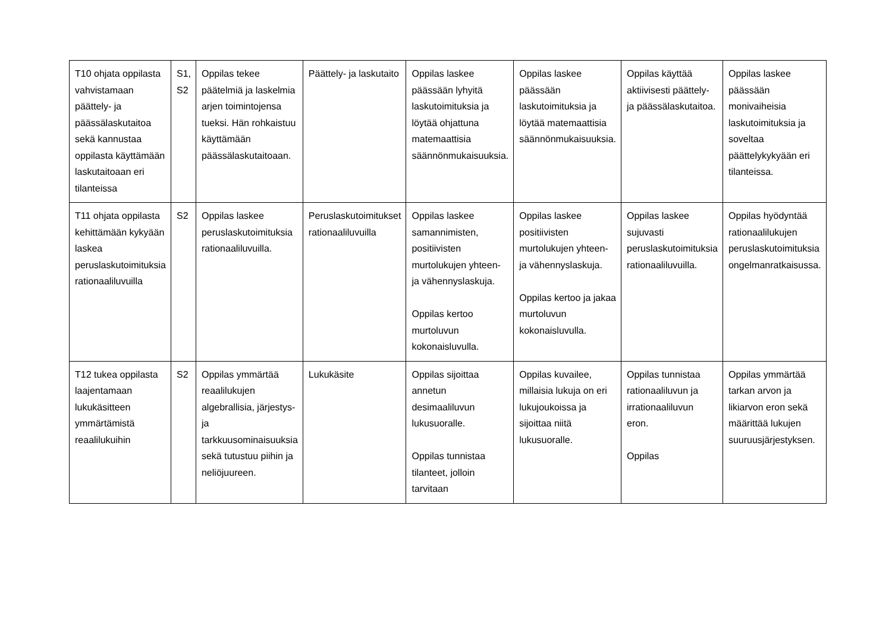| T10 ohjata oppilasta vahvistamaan päättely- ja päässälaskutaitoa sekä kannustaa oppilasta käyttämään laskutaitoaan eri tilanteissa | S1, S2 | Oppilas tekee päätelmiä ja laskelmia arjen toimintojensa tueksi. Hän rohkaistuu käyttämään päässälaskutaitoaan. | Päättely- ja laskutaito | Oppilas laskee päässään lyhyitä laskutoimituksia ja löytää ohjattuna matemaattisia säännönmukaisuuksia. | Oppilas laskee päässään laskutoimituksia ja löytää matemaattisia säännönmukaisuuksia. | Oppilas käyttää aktiivisesti päättely- ja päässälaskutaitoa. | Oppilas laskee päässään monivaiheisia laskutoimituksia ja soveltaa päättelykykyään eri tilanteissa. |
| T11 ohjata oppilasta kehittämään kykyään laskea peruslaskutoimituksia rationaaliluvuilla | S2 | Oppilas laskee peruslaskutoimituksia rationaaliluvuilla. | Peruslaskutoimitukset rationaaliluvuilla | Oppilas laskee samannimisten, positiivisten murtolukujen yhteen- ja vähennyslaskuja. Oppilas kertoo murtoluvun kokonaisluvulla. | Oppilas laskee positiivisten murtolukujen yhteen- ja vähennyslaskuja. Oppilas kertoo ja jakaa murtoluvun kokonaisluvulla. | Oppilas laskee sujuvasti peruslaskutoimituksia rationaaliluvuilla. | Oppilas hyödyntää rationaalilukujen peruslaskutoimituksia ongelmanratkaisussa. |
| T12 tukea oppilasta laajentamaan lukukäsitteen ymmärtämistä reaalilukuihin | S2 | Oppilas ymmärtää reaalilukujen algebrallisia, järjestys- ja tarkkuusominaisuuksia sekä tutustuu piihin ja neliöjuureen. | Lukukäsite | Oppilas sijoittaa annetun desimaaliluvun lukusuoralle. Oppilas tunnistaa tilanteet, jolloin tarvitaan | Oppilas kuvailee, millaisia lukuja on eri lukujoukoissa ja sijoittaa niitä lukusuoralle. | Oppilas tunnistaa rationaaliluvun ja irrationaaliluvun eron. Oppilas | Oppilas ymmärtää tarkan arvon ja likiarvon eron sekä määrittää lukujen suuruusjärjestyksen. |